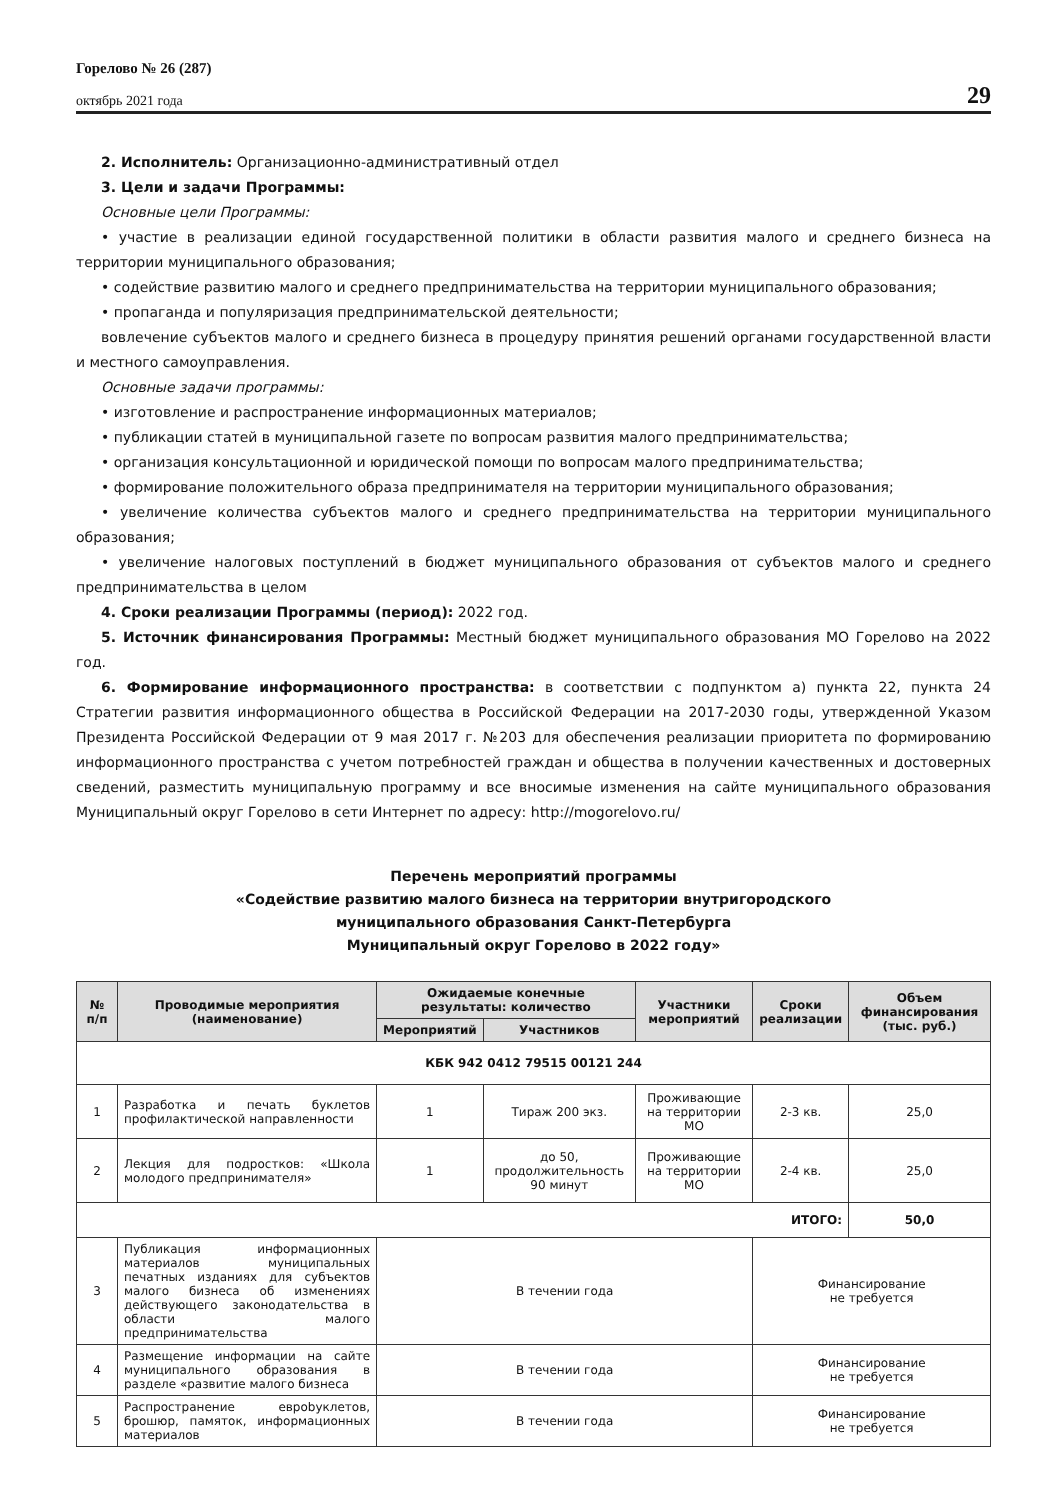Горелово № 26 (287)
октябрь 2021 года
29
2. Исполнитель: Организационно-административный отдел
3. Цели и задачи Программы:
Основные цели Программы:
• участие в реализации единой государственной политики в области развития малого и среднего бизнеса на территории муниципального образования;
• содействие развитию малого и среднего предпринимательства на территории муниципального образования;
• пропаганда и популяризация предпринимательской деятельности;
вовлечение субъектов малого и среднего бизнеса в процедуру принятия решений органами государственной власти и местного самоуправления.
Основные задачи программы:
• изготовление и распространение информационных материалов;
• публикации статей в муниципальной газете по вопросам развития малого предпринимательства;
• организация консультационной и юридической помощи по вопросам малого предпринимательства;
• формирование положительного образа предпринимателя на территории муниципального образования;
• увеличение количества субъектов малого и среднего предпринимательства на территории муниципального образования;
• увеличение налоговых поступлений в бюджет муниципального образования от субъектов малого и среднего предпринимательства в целом
4. Сроки реализации Программы (период): 2022 год.
5. Источник финансирования Программы: Местный бюджет муниципального образования МО Горелово на 2022 год.
6. Формирование информационного пространства: в соответствии с подпунктом а) пункта 22, пункта 24 Стратегии развития информационного общества в Российской Федерации на 2017-2030 годы, утвержденной Указом Президента Российской Федерации от 9 мая 2017 г. №203 для обеспечения реализации приоритета по формированию информационного пространства с учетом потребностей граждан и общества в получении качественных и достоверных сведений, разместить муниципальную программу и все вносимые изменения на сайте муниципального образования Муниципальный округ Горелово в сети Интернет по адресу: http://mogorelovo.ru/
Перечень мероприятий программы
«Содействие развитию малого бизнеса на территории внутригородского
муниципального образования Санкт-Петербурга
Муниципальный округ Горелово в 2022 году»
| № п/п | Проводимые мероприятия (наименование) | Ожидаемые конечные результаты: количество | | Участники мероприятий | Сроки реализации | Объем финансирования (тыс. руб.) |
| --- | --- | --- | --- | --- | --- | --- |
| | | Мероприятий | Участников | | | |
| КБК 942 0412 79515 00121 244 | | | | | | |
| 1 | Разработка и печать буклетов профилактической направленности | 1 | Тираж 200 экз. | Проживающие на территории МО | 2-3 кв. | 25,0 |
| 2 | Лекция для подростков: «Школа молодого предпринимателя» | 1 | до 50, продолжительность 90 минут | Проживающие на территории МО | 2-4 кв. | 25,0 |
| ИТОГО: | | | | | | 50,0 |
| 3 | Публикация информационных материалов муниципальных печатных изданиях для субъектов малого бизнеса об изменениях действующего законодательства в области малого предпринимательства | В течении года | | | Финансирование не требуется | |
| 4 | Размещение информации на сайте муниципального образования в разделе «развитие малого бизнеса | В течении года | | | Финансирование не требуется | |
| 5 | Распространение еврobуклетов, брошюр, памяток, информационных материалов | В течении года | | | Финансирование не требуется | |